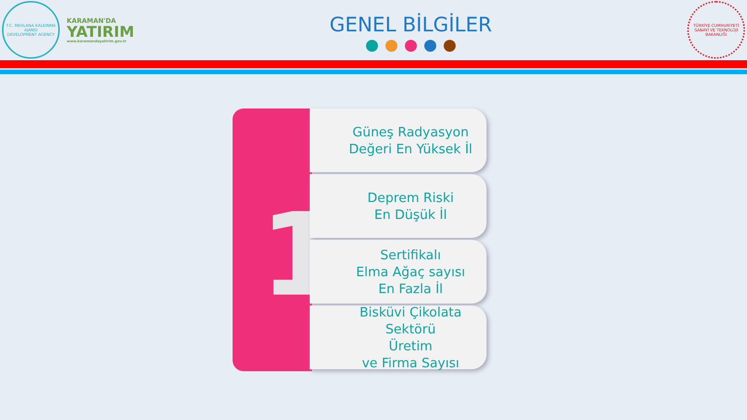T.C. MEVLANA KALKINMA AJANSI
DEVELOPMENT AGENCY
KARAMAN'DA
YATIRIM
www.karamandayatirim.gov.tr
GENEL BİLGİLER
TÜRKİYE CUMHURİYETİ SANAYİ VE TEKNOLOJİ BAKANLIĞI
1
Güneş Radyasyon
Değeri En Yüksek İl
Deprem Riski
En Düşük İl
Sertifikalı
Elma Ağaç sayısı
En Fazla İl
Bisküvi Çikolata
Sektörü
Üretim
ve Firma Sayısı